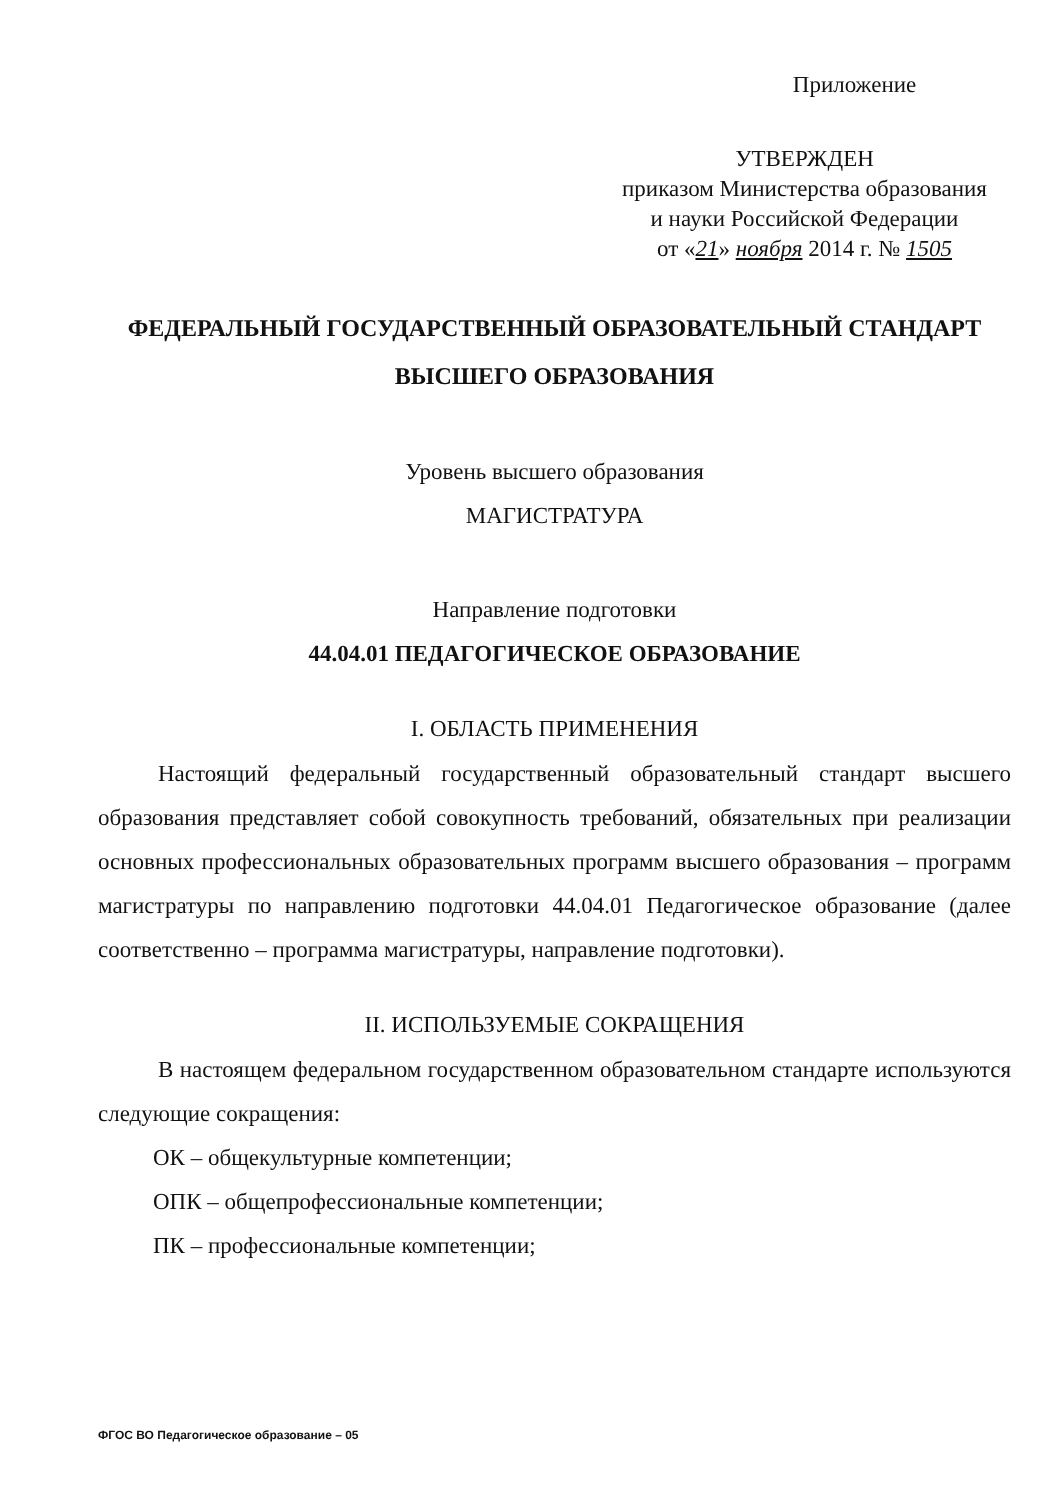Приложение
УТВЕРЖДЕН
приказом Министерства образования
и науки Российской Федерации
от «21» ноября 2014 г. № 1505
ФЕДЕРАЛЬНЫЙ ГОСУДАРСТВЕННЫЙ ОБРАЗОВАТЕЛЬНЫЙ СТАНДАРТ
ВЫСШЕГО ОБРАЗОВАНИЯ
Уровень высшего образования
МАГИСТРАТУРА
Направление подготовки
44.04.01 ПЕДАГОГИЧЕСКОЕ ОБРАЗОВАНИЕ
I. ОБЛАСТЬ ПРИМЕНЕНИЯ
Настоящий федеральный государственный образовательный стандарт высшего образования представляет собой совокупность требований, обязательных при реализации основных профессиональных образовательных программ высшего образования – программ магистратуры по направлению подготовки 44.04.01 Педагогическое образование (далее соответственно – программа магистратуры, направление подготовки).
II. ИСПОЛЬЗУЕМЫЕ СОКРАЩЕНИЯ
В настоящем федеральном государственном образовательном стандарте используются следующие сокращения:
ОК – общекультурные компетенции;
ОПК – общепрофессиональные компетенции;
ПК – профессиональные компетенции;
ФГОС ВО Педагогическое образование – 05